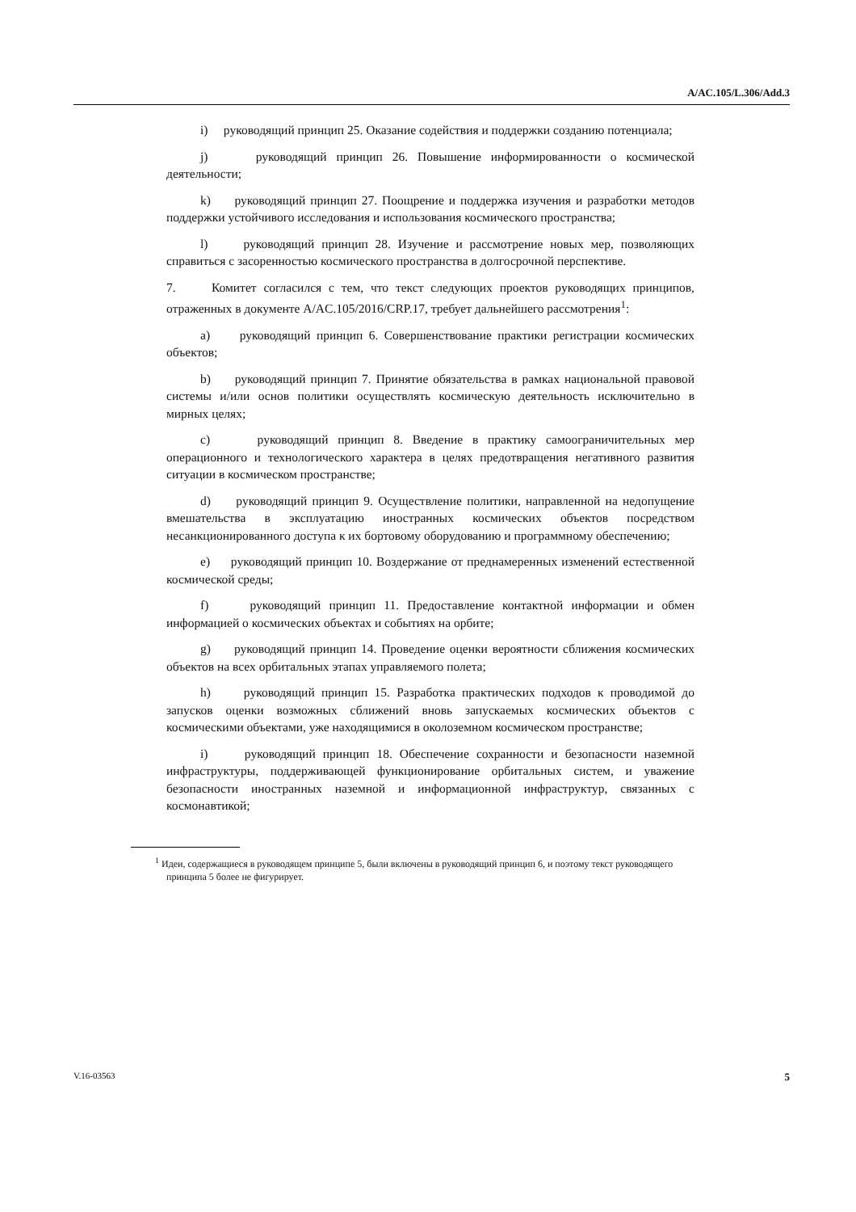A/AC.105/L.306/Add.3
i) руководящий принцип 25. Оказание содействия и поддержки созданию потенциала;
j) руководящий принцип 26. Повышение информированности о космической деятельности;
k) руководящий принцип 27. Поощрение и поддержка изучения и разработки методов поддержки устойчивого исследования и использования космического пространства;
l) руководящий принцип 28. Изучение и рассмотрение новых мер, позволяющих справиться с засоренностью космического пространства в долгосрочной перспективе.
7. Комитет согласился с тем, что текст следующих проектов руководящих принципов, отраженных в документе A/AC.105/2016/CRP.17, требует дальнейшего рассмотрения<sup>1</sup>:
a) руководящий принцип 6. Совершенствование практики регистрации космических объектов;
b) руководящий принцип 7. Принятие обязательства в рамках национальной правовой системы и/или основ политики осуществлять космическую деятельность исключительно в мирных целях;
c) руководящий принцип 8. Введение в практику самоограничительных мер операционного и технологического характера в целях предотвращения негативного развития ситуации в космическом пространстве;
d) руководящий принцип 9. Осуществление политики, направленной на недопущение вмешательства в эксплуатацию иностранных космических объектов посредством несанкционированного доступа к их бортовому оборудованию и программному обеспечению;
e) руководящий принцип 10. Воздержание от преднамеренных изменений естественной космической среды;
f) руководящий принцип 11. Предоставление контактной информации и обмен информацией о космических объектах и событиях на орбите;
g) руководящий принцип 14. Проведение оценки вероятности сближения космических объектов на всех орбитальных этапах управляемого полета;
h) руководящий принцип 15. Разработка практических подходов к проводимой до запусков оценки возможных сближений вновь запускаемых космических объектов с космическими объектами, уже находящимися в околоземном космическом пространстве;
i) руководящий принцип 18. Обеспечение сохранности и безопасности наземной инфраструктуры, поддерживающей функционирование орбитальных систем, и уважение безопасности иностранных наземной и информационной инфраструктур, связанных с космонавтикой;
<sup>1</sup> Идеи, содержащиеся в руководящем принципе 5, были включены в руководящий принцип 6, и поэтому текст руководящего принципа 5 более не фигурирует.
V.16-03563 5